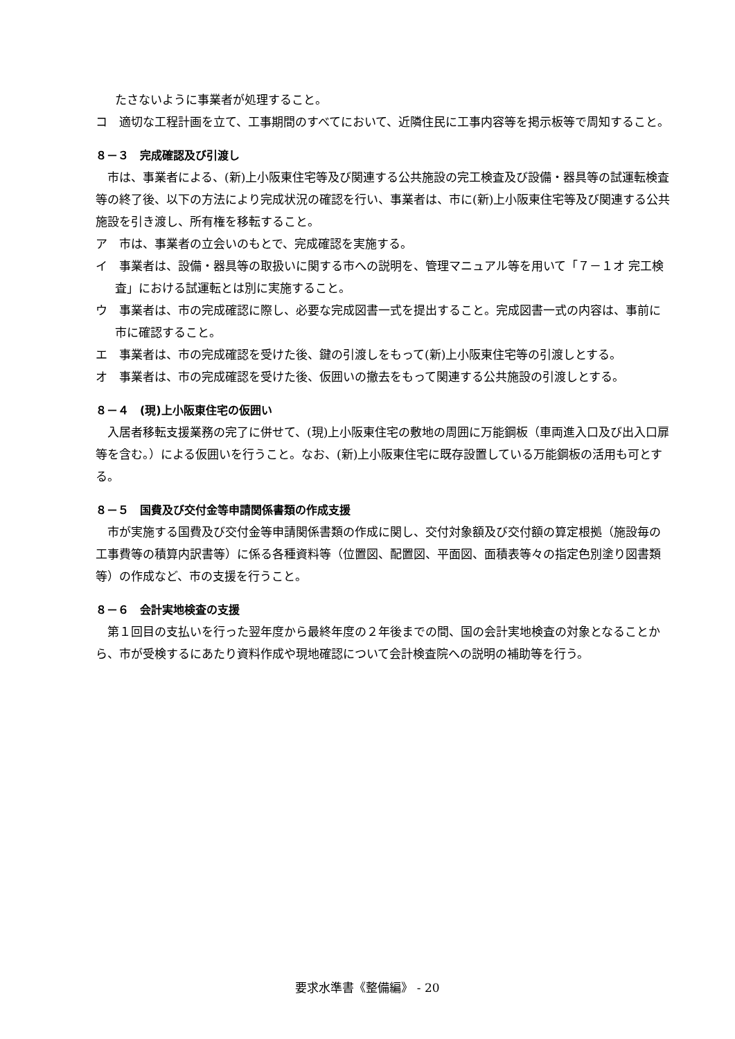たさないように事業者が処理すること。
コ　適切な工程計画を立て、工事期間のすべてにおいて、近隣住民に工事内容等を掲示板等で周知すること。
８－３　完成確認及び引渡し
市は、事業者による、(新)上小阪東住宅等及び関連する公共施設の完工検査及び設備・器具等の試運転検査等の終了後、以下の方法により完成状況の確認を行い、事業者は、市に(新)上小阪東住宅等及び関連する公共施設を引き渡し、所有権を移転すること。
ア　市は、事業者の立会いのもとで、完成確認を実施する。
イ　事業者は、設備・器具等の取扱いに関する市への説明を、管理マニュアル等を用いて「７－１オ 完工検査」における試運転とは別に実施すること。
ウ　事業者は、市の完成確認に際し、必要な完成図書一式を提出すること。完成図書一式の内容は、事前に市に確認すること。
エ　事業者は、市の完成確認を受けた後、鍵の引渡しをもって(新)上小阪東住宅等の引渡しとする。
オ　事業者は、市の完成確認を受けた後、仮囲いの撤去をもって関連する公共施設の引渡しとする。
８－４　(現)上小阪東住宅の仮囲い
入居者移転支援業務の完了に併せて、(現)上小阪東住宅の敷地の周囲に万能鋼板（車両進入口及び出入口扉等を含む。）による仮囲いを行うこと。なお、(新)上小阪東住宅に既存設置している万能鋼板の活用も可とする。
８－５　国費及び交付金等申請関係書類の作成支援
市が実施する国費及び交付金等申請関係書類の作成に関し、交付対象額及び交付額の算定根拠（施設毎の工事費等の積算内訳書等）に係る各種資料等（位置図、配置図、平面図、面積表等々の指定色別塗り図書類等）の作成など、市の支援を行うこと。
８－６　会計実地検査の支援
第１回目の支払いを行った翌年度から最終年度の２年後までの間、国の会計実地検査の対象となることから、市が受検するにあたり資料作成や現地確認について会計検査院への説明の補助等を行う。
要求水準書《整備編》 - 20